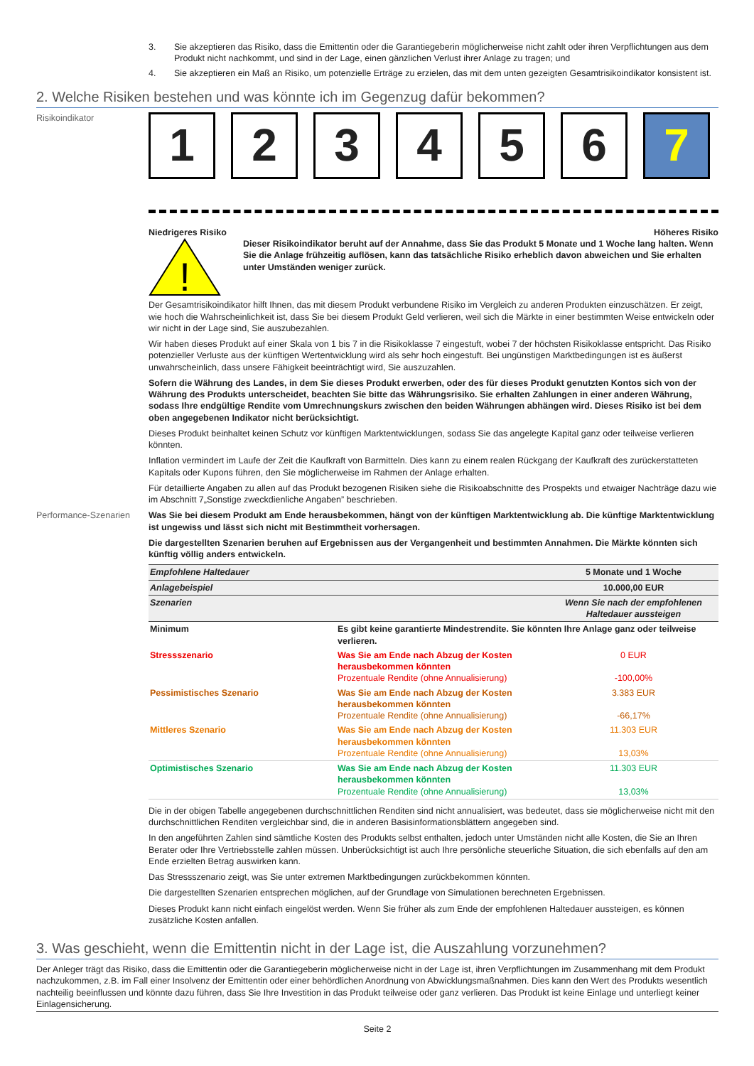3. Sie akzeptieren das Risiko, dass die Emittentin oder die Garantiegeberin möglicherweise nicht zahlt oder ihren Verpflichtungen aus dem Produkt nicht nachkommt, und sind in der Lage, einen gänzlichen Verlust ihrer Anlage zu tragen; und
4. Sie akzeptieren ein Maß an Risiko, um potenzielle Erträge zu erzielen, das mit dem unten gezeigten Gesamtrisikoindikator konsistent ist.
2. Welche Risiken bestehen und was könnte ich im Gegenzug dafür bekommen?
Risikoindikator
1 2 3 4 5 6 7
Niedrigeres Risiko Höheres Risiko
!
Dieser Risikoindikator beruht auf der Annahme, dass Sie das Produkt 5 Monate und 1 Woche lang halten. Wenn Sie die Anlage frühzeitig auflösen, kann das tatsächliche Risiko erheblich davon abweichen und Sie erhalten unter Umständen weniger zurück.
Der Gesamtrisikoindikator hilft Ihnen, das mit diesem Produkt verbundene Risiko im Vergleich zu anderen Produkten einzuschätzen. Er zeigt, wie hoch die Wahrscheinlichkeit ist, dass Sie bei diesem Produkt Geld verlieren, weil sich die Märkte in einer bestimmten Weise entwickeln oder wir nicht in der Lage sind, Sie auszubezahlen.
Wir haben dieses Produkt auf einer Skala von 1 bis 7 in die Risikoklasse 7 eingestuft, wobei 7 der höchsten Risikoklasse entspricht. Das Risiko potenzieller Verluste aus der künftigen Wertentwicklung wird als sehr hoch eingestuft. Bei ungünstigen Marktbedingungen ist es äußerst unwahrscheinlich, dass unsere Fähigkeit beeinträchtigt wird, Sie auszuzahlen.
Sofern die Währung des Landes, in dem Sie dieses Produkt erwerben, oder des für dieses Produkt genutzten Kontos sich von der Währung des Produkts unterscheidet, beachten Sie bitte das Währungsrisiko. Sie erhalten Zahlungen in einer anderen Währung, sodass Ihre endgültige Rendite vom Umrechnungskurs zwischen den beiden Währungen abhängen wird. Dieses Risiko ist bei dem oben angegebenen Indikator nicht berücksichtigt.
Dieses Produkt beinhaltet keinen Schutz vor künftigen Marktentwicklungen, sodass Sie das angelegte Kapital ganz oder teilweise verlieren könnten.
Inflation vermindert im Laufe der Zeit die Kaufkraft von Barmitteln. Dies kann zu einem realen Rückgang der Kaufkraft des zurückerstatteten Kapitals oder Kupons führen, den Sie möglicherweise im Rahmen der Anlage erhalten.
Für detaillierte Angaben zu allen auf das Produkt bezogenen Risiken siehe die Risikoabschnitte des Prospekts und etwaiger Nachträge dazu wie im Abschnitt 7„Sonstige zweckdienliche Angaben” beschrieben.
Performance-Szenarien Was Sie bei diesem Produkt am Ende herausbekommen, hängt von der künftigen Marktentwicklung ab. Die künftige Marktentwicklung ist ungewiss und lässt sich nicht mit Bestimmtheit vorhersagen.
Die dargestellten Szenarien beruhen auf Ergebnissen aus der Vergangenheit und bestimmten Annahmen. Die Märkte könnten sich künftig völlig anders entwickeln.
| Empfohlene Haltedauer | | 5 Monate und 1 Woche |
| Anlagebeispiel | | 10.000,00 EUR |
| Szenarien | | Wenn Sie nach der empfohlenen Haltedauer aussteigen |
| Minimum | Es gibt keine garantierte Mindestrendite. Sie könnten Ihre Anlage ganz oder teilweise verlieren. | |
| Stressszenario | Was Sie am Ende nach Abzug der Kosten herausbekommen könnten Prozentuale Rendite (ohne Annualisierung) | 0 EUR -100,00% |
| Pessimistisches Szenario | Was Sie am Ende nach Abzug der Kosten herausbekommen könnten Prozentuale Rendite (ohne Annualisierung) | 3.383 EUR -66,17% |
| Mittleres Szenario | Was Sie am Ende nach Abzug der Kosten herausbekommen könnten Prozentuale Rendite (ohne Annualisierung) | 11.303 EUR 13,03% |
| Optimistisches Szenario | Was Sie am Ende nach Abzug der Kosten herausbekommen könnten Prozentuale Rendite (ohne Annualisierung) | 11.303 EUR 13,03% |
Die in der obigen Tabelle angegebenen durchschnittlichen Renditen sind nicht annualisiert, was bedeutet, dass sie möglicherweise nicht mit den durchschnittlichen Renditen vergleichbar sind, die in anderen Basisinformationsblättern angegeben sind.
In den angeführten Zahlen sind sämtliche Kosten des Produkts selbst enthalten, jedoch unter Umständen nicht alle Kosten, die Sie an Ihren Berater oder Ihre Vertriebsstelle zahlen müssen. Unberücksichtigt ist auch Ihre persönliche steuerliche Situation, die sich ebenfalls auf den am Ende erzielten Betrag auswirken kann.
Das Stressszenario zeigt, was Sie unter extremen Marktbedingungen zurückbekommen könnten.
Die dargestellten Szenarien entsprechen möglichen, auf der Grundlage von Simulationen berechneten Ergebnissen.
Dieses Produkt kann nicht einfach eingelöst werden. Wenn Sie früher als zum Ende der empfohlenen Haltedauer aussteigen, es können zusätzliche Kosten anfallen.
3. Was geschieht, wenn die Emittentin nicht in der Lage ist, die Auszahlung vorzunehmen?
Der Anleger trägt das Risiko, dass die Emittentin oder die Garantiegeberin möglicherweise nicht in der Lage ist, ihren Verpflichtungen im Zusammenhang mit dem Produkt nachzukommen, z.B. im Fall einer Insolvenz der Emittentin oder einer behördlichen Anordnung von Abwicklungsmaßnahmen. Dies kann den Wert des Produkts wesentlich nachteilig beeinflussen und könnte dazu führen, dass Sie Ihre Investition in das Produkt teilweise oder ganz verlieren. Das Produkt ist keine Einlage und unterliegt keiner Einlagensicherung.
Seite 2